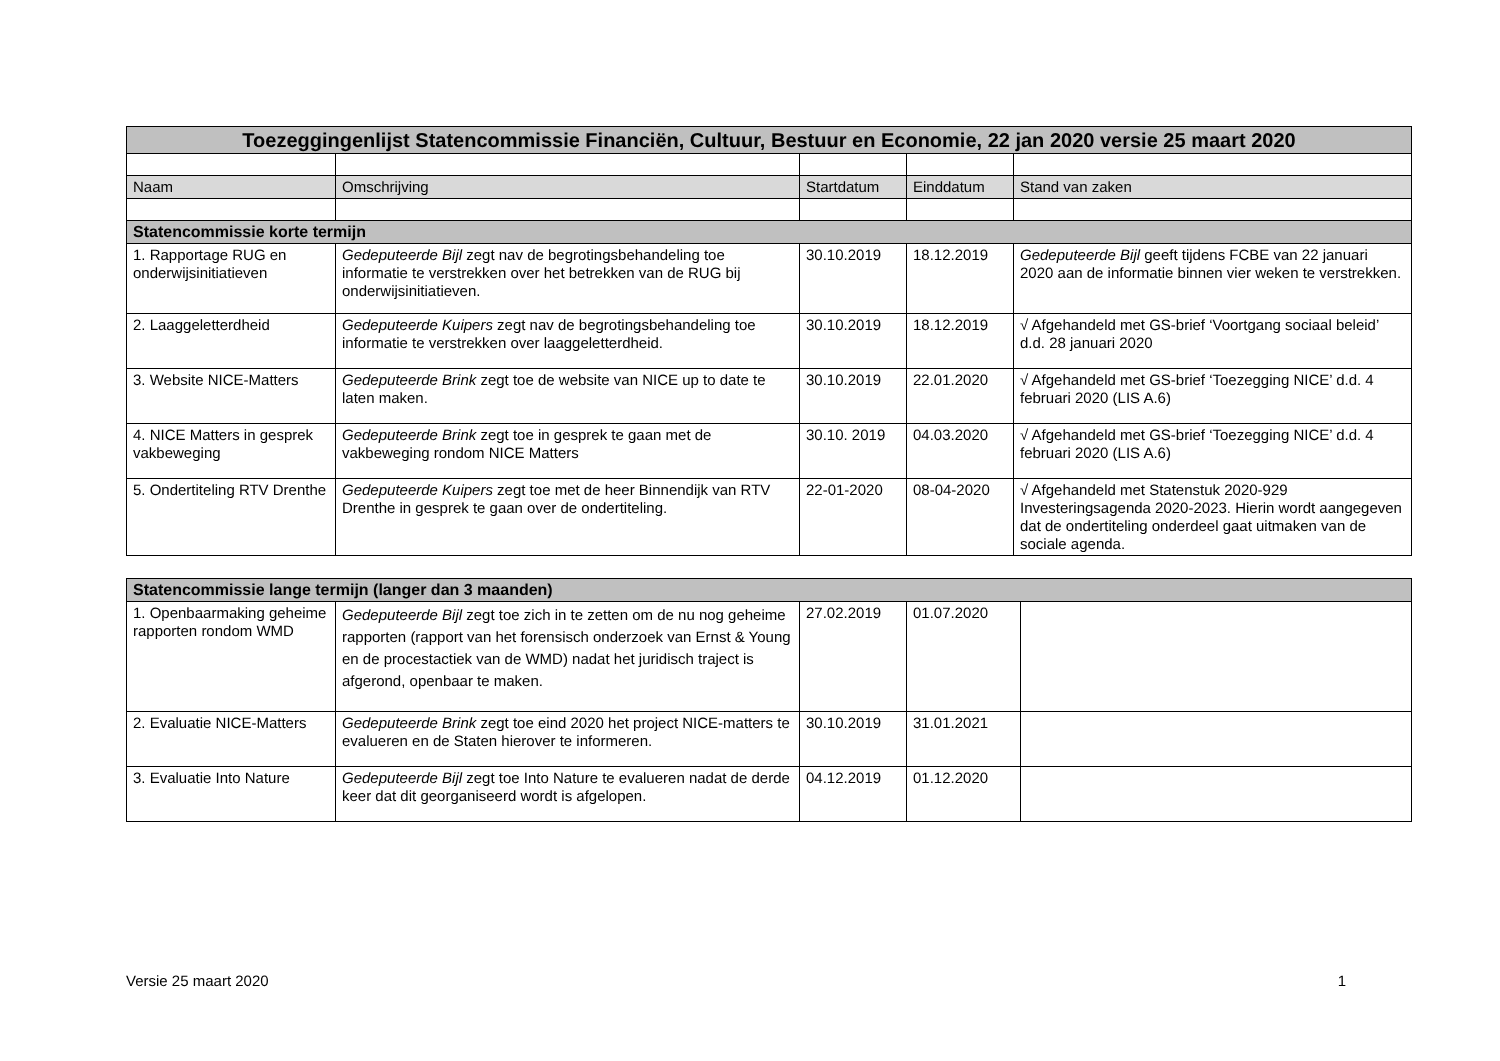| Toezeggingenlijst Statencommissie Financiën, Cultuur, Bestuur en Economie, 22 jan 2020 versie 25 maart 2020 | | | | |
| Naam | Omschrijving | Startdatum | Einddatum | Stand van zaken |
| Statencommissie korte termijn | | | | |
| 1. Rapportage RUG en onderwijsinitiatieven | Gedeputeerde Bijl zegt nav de begrotingsbehandeling toe informatie te verstrekken over het betrekken van de RUG bij onderwijsinitiatieven. | 30.10.2019 | 18.12.2019 | Gedeputeerde Bijl geeft tijdens FCBE van 22 januari 2020 aan de informatie binnen vier weken te verstrekken. |
| 2. Laaggeletterdheid | Gedeputeerde Kuipers zegt nav de begrotingsbehandeling toe informatie te verstrekken over laaggeletterdheid. | 30.10.2019 | 18.12.2019 | √ Afgehandeld met GS-brief ‘Voortgang sociaal beleid’ d.d. 28 januari 2020 |
| 3. Website NICE-Matters | Gedeputeerde Brink zegt toe de website van NICE up to date te laten maken. | 30.10.2019 | 22.01.2020 | √ Afgehandeld met GS-brief ‘Toezegging NICE’ d.d. 4 februari 2020 (LIS A.6) |
| 4. NICE Matters in gesprek vakbeweging | Gedeputeerde Brink zegt toe in gesprek te gaan met de vakbeweging rondom NICE Matters | 30.10. 2019 | 04.03.2020 | √ Afgehandeld met GS-brief ‘Toezegging NICE’ d.d. 4 februari 2020 (LIS A.6) |
| 5. Ondertiteling RTV Drenthe | Gedeputeerde Kuipers zegt toe met de heer Binnendijk van RTV Drenthe in gesprek te gaan over de ondertiteling. | 22-01-2020 | 08-04-2020 | √ Afgehandeld met Statenstuk 2020-929 Investeringsagenda 2020-2023. Hierin wordt aangegeven dat de ondertiteling onderdeel gaat uitmaken van de sociale agenda. |
| Statencommissie lange termijn (langer dan 3 maanden) | | | | |
| 1. Openbaarmaking geheime rapporten rondom WMD | Gedeputeerde Bijl zegt toe zich in te zetten om de nu nog geheime rapporten (rapport van het forensisch onderzoek van Ernst & Young en de procestactiek van de WMD) nadat het juridisch traject is afgerond, openbaar te maken. | 27.02.2019 | 01.07.2020 | |
| 2. Evaluatie NICE-Matters | Gedeputeerde Brink zegt toe eind 2020 het project NICE-matters te evalueren en de Staten hierover te informeren. | 30.10.2019 | 31.01.2021 | |
| 3. Evaluatie Into Nature | Gedeputeerde Bijl zegt toe Into Nature te evalueren nadat de derde keer dat dit georganiseerd wordt is afgelopen. | 04.12.2019 | 01.12.2020 | |
Versie 25 maart 2020 1